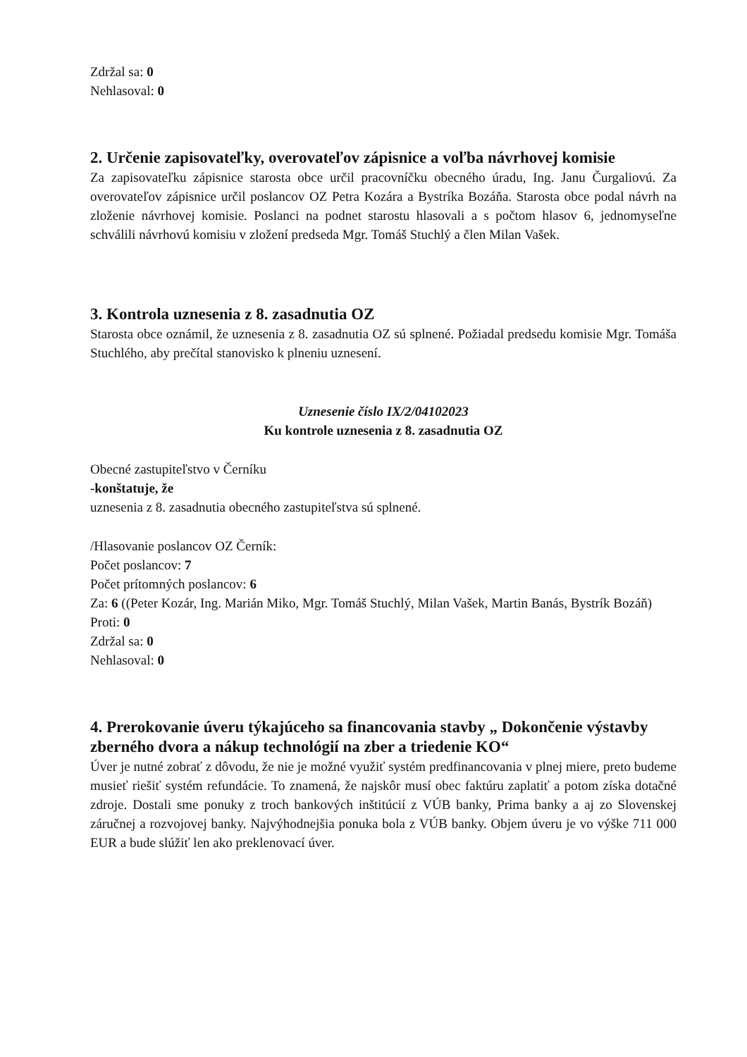Zdržal sa: 0
Nehlasoval: 0
2. Určenie zapisovateľky, overovateľov zápisnice a voľba návrhovej komisie
Za zapisovateľku zápisnice starosta obce určil pracovníčku obecného úradu, Ing. Janu Čurgaliovú. Za overovateľov zápisnice určil poslancov OZ Petra Kozára a Bystríka Bozáňa. Starosta obce podal návrh na zloženie návrhovej komisie. Poslanci na podnet starostu hlasovali a s počtom hlasov 6, jednomyseľne schválili návrhovú komisiu v zložení predseda Mgr. Tomáš Stuchlý a člen Milan Vašek.
3. Kontrola uznesenia z 8. zasadnutia OZ
Starosta obce oznámil, že uznesenia z 8. zasadnutia OZ sú splnené. Požiadal predsedu komisie Mgr. Tomáša Stuchlého, aby prečítal stanovisko k plneniu uznesení.
Uznesenie číslo IX/2/04102023
Ku kontrole uznesenia z 8. zasadnutia OZ
Obecné zastupiteľstvo v Černíku
-konštatuje, že
uznesenia z 8. zasadnutia obecného zastupiteľstva sú splnené.
/Hlasovanie poslancov OZ Černík:
Počet poslancov: 7
Počet prítomných poslancov: 6
Za: 6 ((Peter Kozár, Ing. Marián Miko, Mgr. Tomáš Stuchlý, Milan Vašek, Martin Banás, Bystrík Bozáň)
Proti: 0
Zdržal sa: 0
Nehlasoval: 0
4. Prerokovanie úveru týkajúceho sa financovania stavby „ Dokončenie výstavby zberného dvora a nákup technológií na zber a triedenie KO“
Úver je nutné zobrať z dôvodu, že nie je možné využiť systém predfinancovania v plnej miere, preto budeme musieť riešiť systém refundácie. To znamená, že najskôr musí obec faktúru zaplatiť a potom získa dotačné zdroje. Dostali sme ponuky z troch bankových inštitúcií z VÚB banky, Prima banky a aj zo Slovenskej záručnej a rozvojovej banky. Najvýhodnejšia ponuka bola z VÚB banky. Objem úveru je vo výške 711 000 EUR a bude slúžiť len ako preklenovací úver.